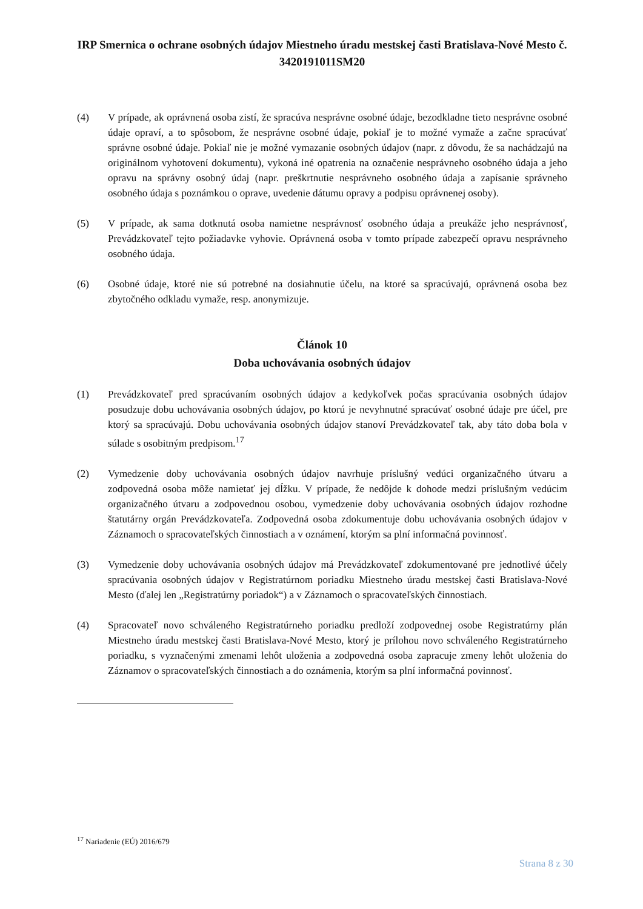IRP Smernica o ochrane osobných údajov Miestneho úradu mestskej časti Bratislava-Nové Mesto č. 3420191011SM20
(4) V prípade, ak oprávnená osoba zistí, že spracúva nesprávne osobné údaje, bezodkladne tieto nesprávne osobné údaje opraví, a to spôsobom, že nesprávne osobné údaje, pokiaľ je to možné vymaže a začne spracúvať správne osobné údaje. Pokiaľ nie je možné vymazanie osobných údajov (napr. z dôvodu, že sa nachádzajú na originálnom vyhotovení dokumentu), vykoná iné opatrenia na označenie nesprávneho osobného údaja a jeho opravu na správny osobný údaj (napr. preškrtnutie nesprávneho osobného údaja a zapísanie správneho osobného údaja s poznámkou o oprave, uvedenie dátumu opravy a podpisu oprávnenej osoby).
(5) V prípade, ak sama dotknutá osoba namietne nesprávnosť osobného údaja a preukáže jeho nesprávnosť, Prevádzkovateľ tejto požiadavke vyhovie. Oprávnená osoba v tomto prípade zabezpečí opravu nesprávneho osobného údaja.
(6) Osobné údaje, ktoré nie sú potrebné na dosiahnutie účelu, na ktoré sa spracúvajú, oprávnená osoba bez zbytočného odkladu vymaže, resp. anonymizuje.
Článok 10
Doba uchovávania osobných údajov
(1) Prevádzkovateľ pred spracúvaním osobných údajov a kedykoľvek počas spracúvania osobných údajov posudzuje dobu uchovávania osobných údajov, po ktorú je nevyhnutné spracúvať osobné údaje pre účel, pre ktorý sa spracúvajú. Dobu uchovávania osobných údajov stanoví Prevádzkovateľ tak, aby táto doba bola v súlade s osobitným predpisom.<sup>17</sup>
(2) Vymedzenie doby uchovávania osobných údajov navrhuje príslušný vedúci organizačného útvaru a zodpovedná osoba môže namietať jej dĺžku. V prípade, že nedôjde k dohode medzi príslušným vedúcim organizačného útvaru a zodpovednou osobou, vymedzenie doby uchovávania osobných údajov rozhodne štatutárny orgán Prevádzkovateľa. Zodpovedná osoba zdokumentuje dobu uchovávania osobných údajov v Záznamoch o spracovateľských činnostiach a v oznámení, ktorým sa plní informačná povinnosť.
(3) Vymedzenie doby uchovávania osobných údajov má Prevádzkovateľ zdokumentované pre jednotlivé účely spracúvania osobných údajov v Registratúrnom poriadku Miestneho úradu mestskej časti Bratislava-Nové Mesto (ďalej len „Registratúrny poriadok“) a v Záznamoch o spracovateľských činnostiach.
(4) Spracovateľ novo schváleného Registratúrneho poriadku predloží zodpovednej osobe Registratúrny plán Miestneho úradu mestskej časti Bratislava-Nové Mesto, ktorý je prílohou novo schváleného Registratúrneho poriadku, s vyznačenými zmenami lehôt uloženia a zodpovedná osoba zapracuje zmeny lehôt uloženia do Záznamov o spracovateľských činnostiach a do oznámenia, ktorým sa plní informačná povinnosť.
<sup>17</sup> Nariadenie (EÚ) 2016/679
Strana 8 z 30